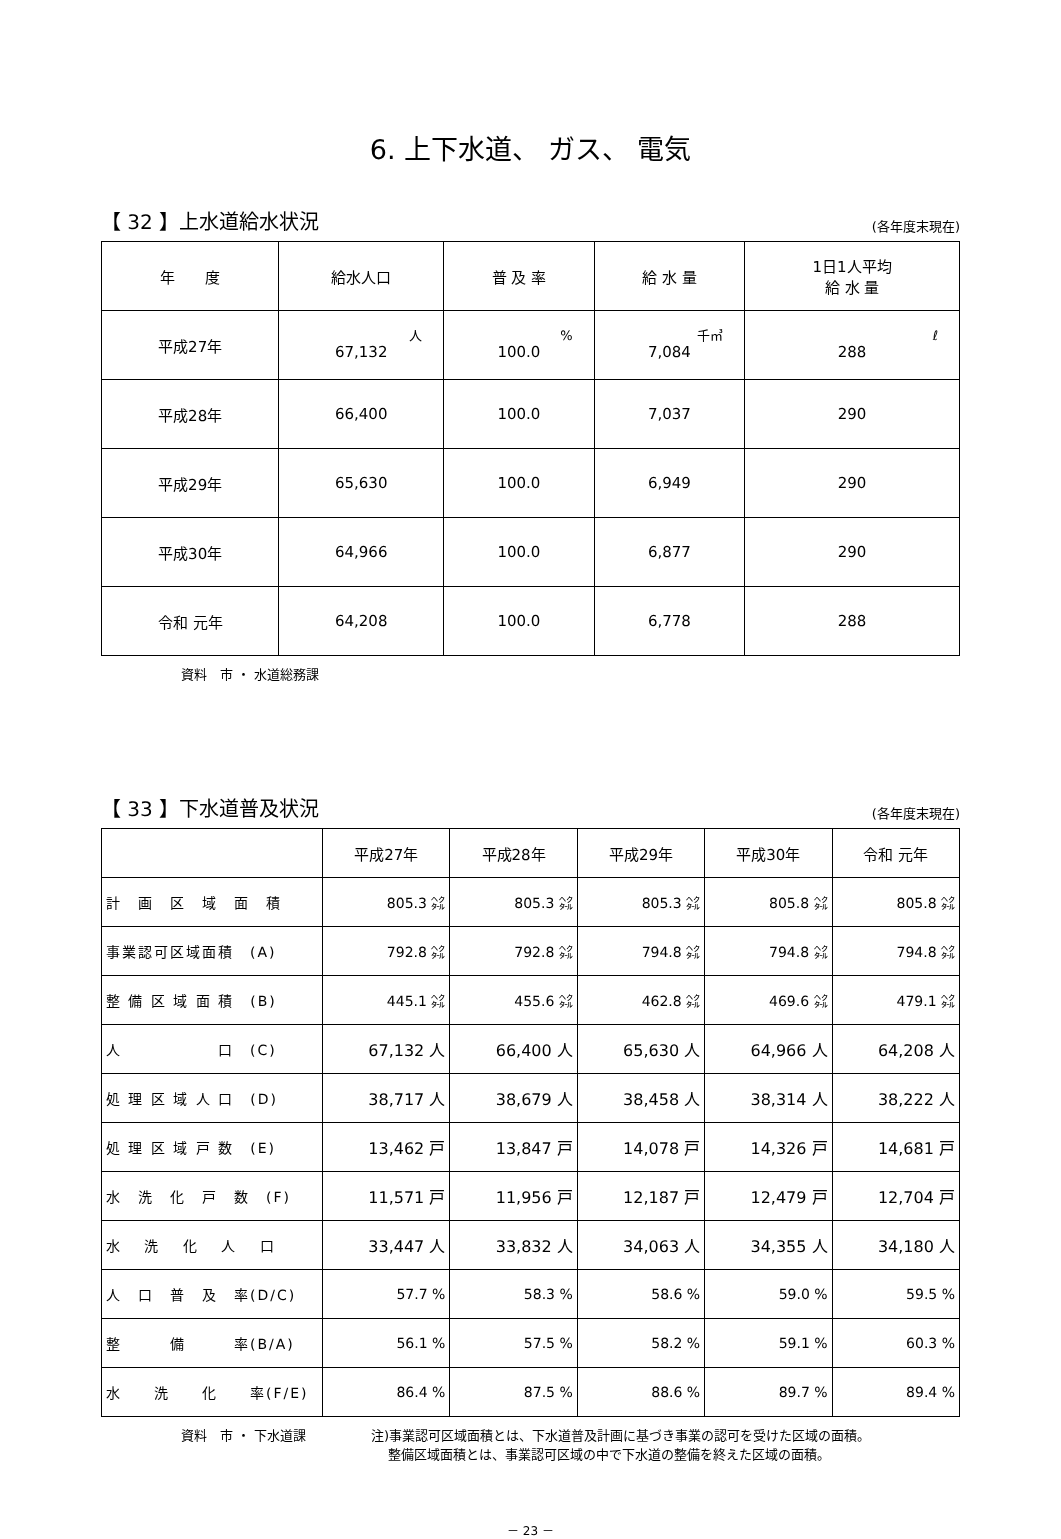6. 上下水道、 ガス、 電気
【 32 】上水道給水状況 (各年度末現在)
| 年 度 | 給水人口 | 普 及 率 | 給 水 量 | 1日1人平均 給 水 量 |
| --- | --- | --- | --- | --- |
| 平成27年 | 人 67,132 | % 100.0 | 千㎥ 7,084 | ℓ 288 |
| 平成28年 | 66,400 | 100.0 | 7,037 | 290 |
| 平成29年 | 65,630 | 100.0 | 6,949 | 290 |
| 平成30年 | 64,966 | 100.0 | 6,877 | 290 |
| 令和 元年 | 64,208 | 100.0 | 6,778 | 288 |
資料　市 ・ 水道総務課
【 33 】下水道普及状況 (各年度末現在)
| | 平成27年 | 平成28年 | 平成29年 | 平成30年 | 令和 元年 |
| --- | --- | --- | --- | --- | --- |
| 計 画 区 域 面 積 | 805.3 ㌶ | 805.3 ㌶ | 805.3 ㌶ | 805.8 ㌶ | 805.8 ㌶ |
| 事業認可区域面積 (A) | 792.8 ㌶ | 792.8 ㌶ | 794.8 ㌶ | 794.8 ㌶ | 794.8 ㌶ |
| 整 備 区 域 面 積 (B) | 445.1 ㌶ | 455.6 ㌶ | 462.8 ㌶ | 469.6 ㌶ | 479.1 ㌶ |
| 人 口 (C) | 67,132 人 | 66,400 人 | 65,630 人 | 64,966 人 | 64,208 人 |
| 処 理 区 域 人 口 (D) | 38,717 人 | 38,679 人 | 38,458 人 | 38,314 人 | 38,222 人 |
| 処 理 区 域 戸 数 (E) | 13,462 戸 | 13,847 戸 | 14,078 戸 | 14,326 戸 | 14,681 戸 |
| 水 洗 化 戸 数 (F) | 11,571 戸 | 11,956 戸 | 12,187 戸 | 12,479 戸 | 12,704 戸 |
| 水 洗 化 人 口 | 33,447 人 | 33,832 人 | 34,063 人 | 34,355 人 | 34,180 人 |
| 人 口 普 及 率(D/C) | 57.7 % | 58.3 % | 58.6 % | 59.0 % | 59.5 % |
| 整 備 率(B/A) | 56.1 % | 57.5 % | 58.2 % | 59.1 % | 60.3 % |
| 水 洗 化 率(F/E) | 86.4 % | 87.5 % | 88.6 % | 89.7 % | 89.4 % |
資料　市 ・ 下水道課 注)事業認可区域面積とは、下水道普及計画に基づき事業の認可を受けた区域の面積。
　 整備区域面積とは、事業認可区域の中で下水道の整備を終えた区域の面積。
－ 23 －